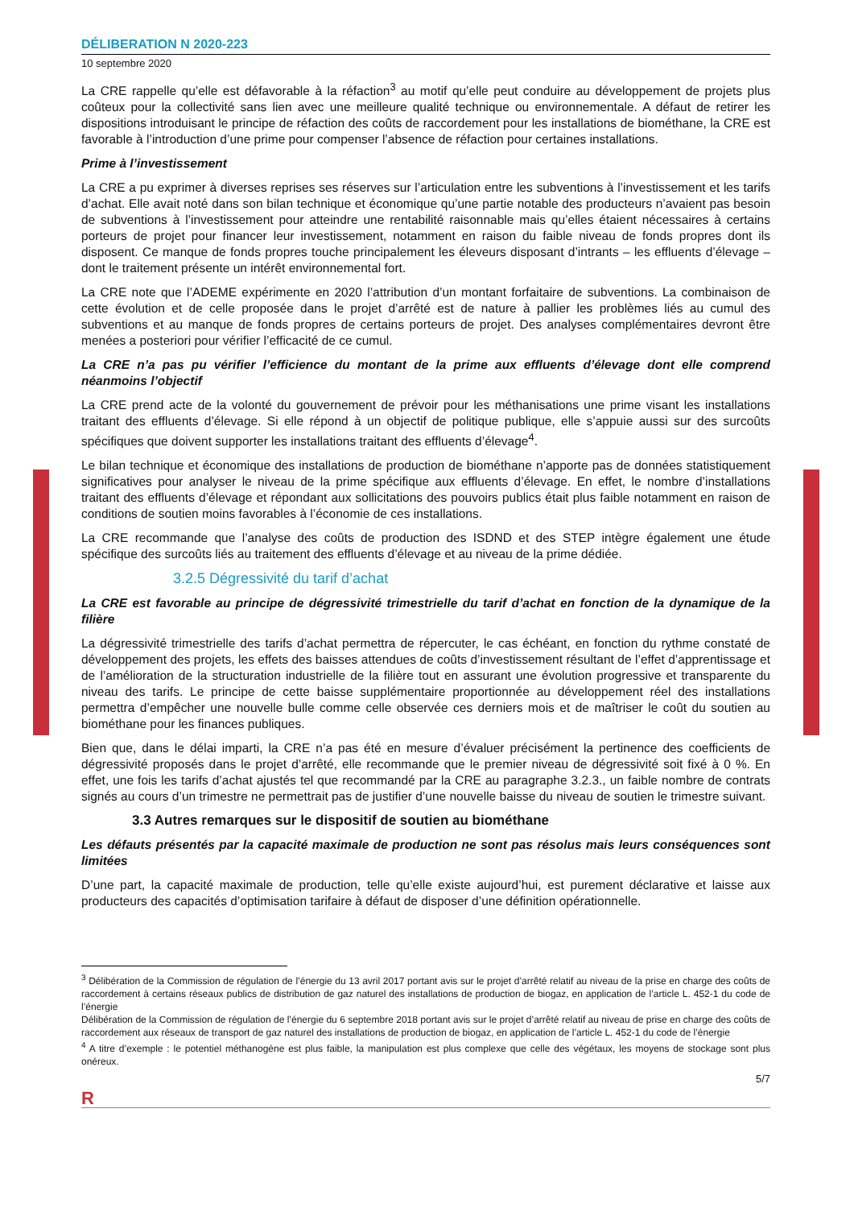DÉLIBERATION N 2020-223
10 septembre 2020
La CRE rappelle qu’elle est défavorable à la réfaction<sup>3</sup> au motif qu’elle peut conduire au développement de projets plus coûteux pour la collectivité sans lien avec une meilleure qualité technique ou environnementale. A défaut de retirer les dispositions introduisant le principe de réfaction des coûts de raccordement pour les installations de biométhane, la CRE est favorable à l’introduction d’une prime pour compenser l’absence de réfaction pour certaines installations.
Prime à l’investissement
La CRE a pu exprimer à diverses reprises ses réserves sur l’articulation entre les subventions à l’investissement et les tarifs d’achat. Elle avait noté dans son bilan technique et économique qu’une partie notable des producteurs n’avaient pas besoin de subventions à l’investissement pour atteindre une rentabilité raisonnable mais qu’elles étaient nécessaires à certains porteurs de projet pour financer leur investissement, notamment en raison du faible niveau de fonds propres dont ils disposent. Ce manque de fonds propres touche principalement les éleveurs disposant d’intrants – les effluents d’élevage – dont le traitement présente un intérêt environnemental fort.
La CRE note que l’ADEME expérimente en 2020 l’attribution d’un montant forfaitaire de subventions. La combinaison de cette évolution et de celle proposée dans le projet d’arrêté est de nature à pallier les problèmes liés au cumul des subventions et au manque de fonds propres de certains porteurs de projet. Des analyses complémentaires devront être menées a posteriori pour vérifier l’efficacité de ce cumul.
La CRE n’a pas pu vérifier l’efficience du montant de la prime aux effluents d’élevage dont elle comprend néanmoins l’objectif
La CRE prend acte de la volonté du gouvernement de prévoir pour les méthanisations une prime visant les installations traitant des effluents d’élevage. Si elle répond à un objectif de politique publique, elle s’appuie aussi sur des surcoûts spécifiques que doivent supporter les installations traitant des effluents d’élevage<sup>4</sup>.
Le bilan technique et économique des installations de production de biométhane n’apporte pas de données statistiquement significatives pour analyser le niveau de la prime spécifique aux effluents d’élevage. En effet, le nombre d’installations traitant des effluents d’élevage et répondant aux sollicitations des pouvoirs publics était plus faible notamment en raison de conditions de soutien moins favorables à l’économie de ces installations.
La CRE recommande que l’analyse des coûts de production des ISDND et des STEP intègre également une étude spécifique des surcoûts liés au traitement des effluents d’élevage et au niveau de la prime dédiée.
3.2.5 Dégressivité du tarif d’achat
La CRE est favorable au principe de dégressivité trimestrielle du tarif d’achat en fonction de la dynamique de la filière
La dégressivité trimestrielle des tarifs d’achat permettra de répercuter, le cas échéant, en fonction du rythme constaté de développement des projets, les effets des baisses attendues de coûts d’investissement résultant de l’effet d’apprentissage et de l’amélioration de la structuration industrielle de la filière tout en assurant une évolution progressive et transparente du niveau des tarifs. Le principe de cette baisse supplémentaire proportionnée au développement réel des installations permettra d’empêcher une nouvelle bulle comme celle observée ces derniers mois et de maîtriser le coût du soutien au biométhane pour les finances publiques.
Bien que, dans le délai imparti, la CRE n’a pas été en mesure d’évaluer précisément la pertinence des coefficients de dégressivité proposés dans le projet d’arrêté, elle recommande que le premier niveau de dégressivité soit fixé à 0 %. En effet, une fois les tarifs d’achat ajustés tel que recommandé par la CRE au paragraphe 3.2.3., un faible nombre de contrats signés au cours d’un trimestre ne permettrait pas de justifier d’une nouvelle baisse du niveau de soutien le trimestre suivant.
3.3 Autres remarques sur le dispositif de soutien au biométhane
Les défauts présentés par la capacité maximale de production ne sont pas résolus mais leurs conséquences sont limitées
D’une part, la capacité maximale de production, telle qu’elle existe aujourd’hui, est purement déclarative et laisse aux producteurs des capacités d’optimisation tarifaire à défaut de disposer d’une définition opérationnelle.
<sup>3</sup> Délibération de la Commission de régulation de l’énergie du 13 avril 2017 portant avis sur le projet d’arrêté relatif au niveau de la prise en charge des coûts de raccordement à certains réseaux publics de distribution de gaz naturel des installations de production de biogaz, en application de l’article L. 452-1 du code de l’énergie
Délibération de la Commission de régulation de l’énergie du 6 septembre 2018 portant avis sur le projet d’arrêté relatif au niveau de prise en charge des coûts de raccordement aux réseaux de transport de gaz naturel des installations de production de biogaz, en application de l’article L. 452-1 du code de l’énergie
<sup>4</sup> A titre d’exemple : le potentiel méthanogène est plus faible, la manipulation est plus complexe que celle des végétaux, les moyens de stockage sont plus onéreux.
5/7
R